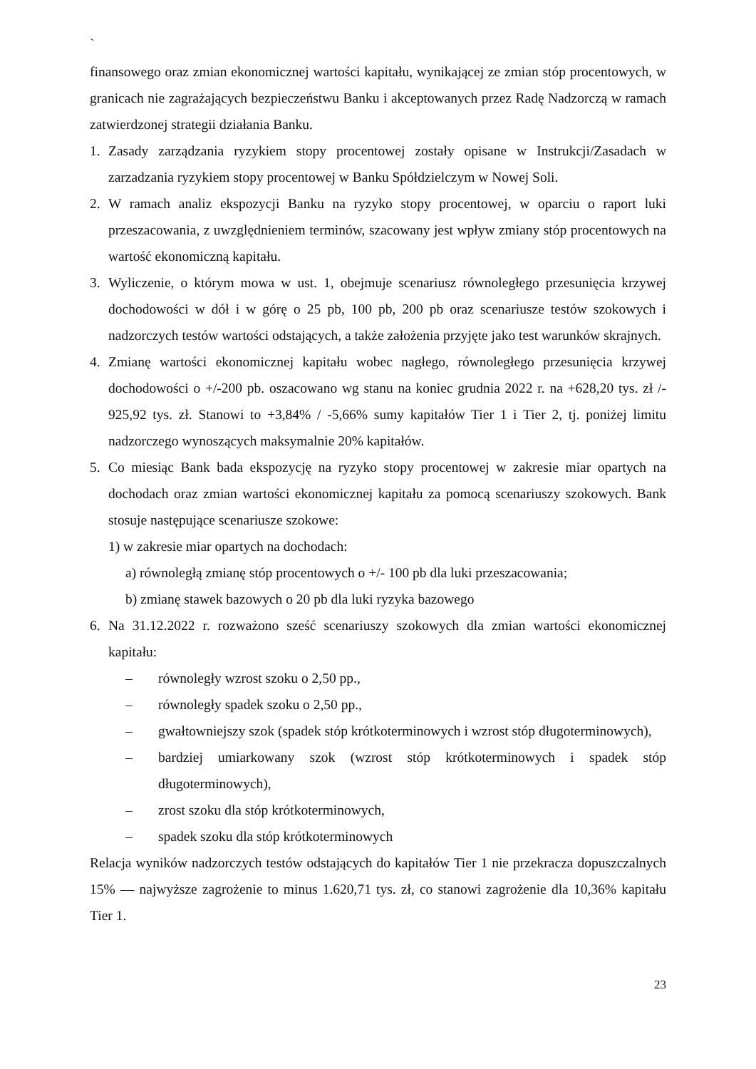`
finansowego oraz zmian ekonomicznej wartości kapitału, wynikającej ze zmian stóp procentowych, w granicach nie zagrażających bezpieczeństwu Banku i akceptowanych przez Radę Nadzorczą w ramach zatwierdzonej strategii działania Banku.
1. Zasady zarządzania ryzykiem stopy procentowej zostały opisane w Instrukcji/Zasadach w zarzadzania ryzykiem stopy procentowej w Banku Spółdzielczym w Nowej Soli.
2. W ramach analiz ekspozycji Banku na ryzyko stopy procentowej, w oparciu o raport luki przeszacowania, z uwzględnieniem terminów, szacowany jest wpływ zmiany stóp procentowych na wartość ekonomiczną kapitału.
3. Wyliczenie, o którym mowa w ust. 1, obejmuje scenariusz równoległego przesunięcia krzywej dochodowości w dół i w górę o 25 pb, 100 pb, 200 pb oraz scenariusze testów szokowych i nadzorczych testów wartości odstających, a także założenia przyjęte jako test warunków skrajnych.
4. Zmianę wartości ekonomicznej kapitału wobec nagłego, równoległego przesunięcia krzywej dochodowości o +/-200 pb. oszacowano wg stanu na koniec grudnia 2022 r. na +628,20 tys. zł /- 925,92 tys. zł. Stanowi to +3,84% / -5,66% sumy kapitałów Tier 1 i Tier 2, tj. poniżej limitu nadzorczego wynoszących maksymalnie 20% kapitałów.
5. Co miesiąc Bank bada ekspozycję na ryzyko stopy procentowej w zakresie miar opartych na dochodach oraz zmian wartości ekonomicznej kapitału za pomocą scenariuszy szokowych. Bank stosuje następujące scenariusze szokowe:
1) w zakresie miar opartych na dochodach:
a) równoległą zmianę stóp procentowych o +/- 100 pb dla luki przeszacowania;
b) zmianę stawek bazowych o 20 pb dla luki ryzyka bazowego
6. Na 31.12.2022 r. rozważono sześć scenariuszy szokowych dla zmian wartości ekonomicznej kapitału:
– równoległy wzrost szoku o 2,50 pp.,
– równoległy spadek szoku o 2,50 pp.,
– gwałtowniejszy szok (spadek stóp krótkoterminowych i wzrost stóp długoterminowych),
– bardziej umiarkowany szok (wzrost stóp krótkoterminowych i spadek stóp długoterminowych),
– zrost szoku dla stóp krótkoterminowych,
– spadek szoku dla stóp krótkoterminowych
Relacja wyników nadzorczych testów odstających do kapitałów Tier 1 nie przekracza dopuszczalnych 15% — najwyższe zagrożenie to minus 1.620,71 tys. zł, co stanowi zagrożenie dla 10,36% kapitału Tier 1.
23